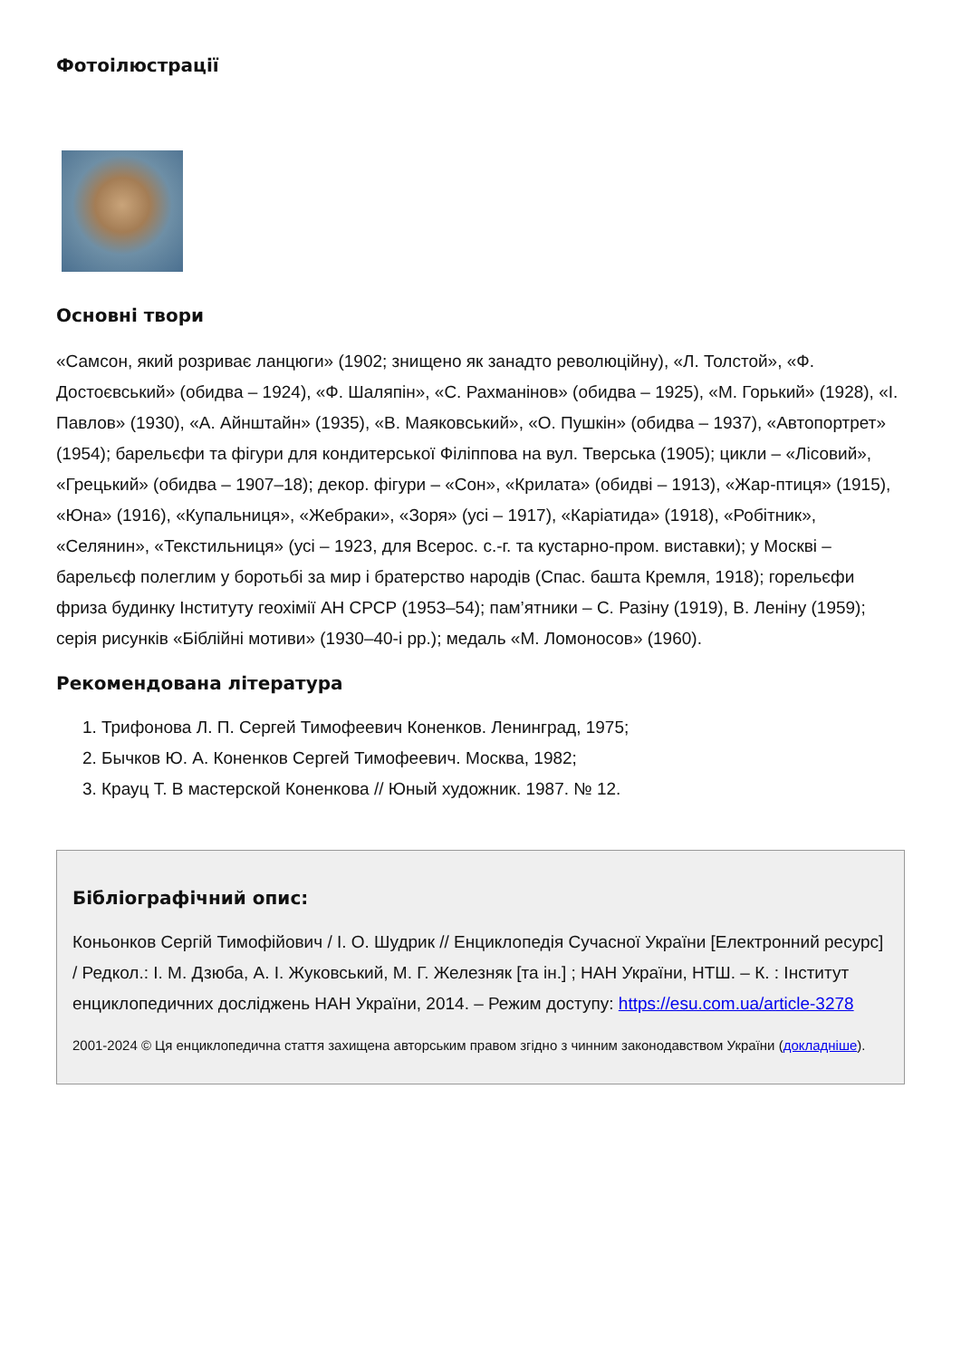Фотоілюстрації
Основні твори
«Самсон, який розриває ланцюги» (1902; знищено як занадто революційну), «Л. Толстой», «Ф. Достоєвський» (обидва – 1924), «Ф. Шаляпін», «С. Рахманінов» (обидва – 1925), «М. Горький» (1928), «І. Павлов» (1930), «А. Айнштайн» (1935), «В. Маяковський», «О. Пушкін» (обидва – 1937), «Автопортрет» (1954); барельєфи та фігури для кондитерської Філіппова на вул. Тверська (1905); цикли – «Лісовий», «Грецький» (обидва – 1907–18); декор. фігури – «Сон», «Крилата» (обидві – 1913), «Жар-птиця» (1915), «Юна» (1916), «Купальниця», «Жебраки», «Зоря» (усі – 1917), «Каріатида» (1918), «Робітник», «Селянин», «Текстильниця» (усі – 1923, для Всерос. с.-г. та кустарно-пром. виставки); у Москві – барельєф полеглим у боротьбі за мир і братерство народів (Спас. башта Кремля, 1918); горельєфи фриза будинку Інституту геохімії АН СРСР (1953–54); пам’ятники – С. Разіну (1919), В. Леніну (1959); серія рисунків «Біблійні мотиви» (1930–40-і рр.); медаль «М. Ломоносов» (1960).
Рекомендована література
1. Трифонова Л. П. Сергей Тимофеевич Коненков. Ленинград, 1975;
2. Бычков Ю. А. Коненков Сергей Тимофеевич. Москва, 1982;
3. Крауц Т. В мастерской Коненкова // Юный художник. 1987. № 12.
Бібліографічний опис:
Коньонков Сергій Тимофійович / І. О. Шудрик // Енциклопедія Сучасної України [Електронний ресурс] / Редкол.: І. М. Дзюба, А. І. Жуковський, М. Г. Железняк [та ін.] ; НАН України, НТШ. – К. : Інститут енциклопедичних досліджень НАН України, 2014. – Режим доступу: https://esu.com.ua/article-3278
2001-2024 © Ця енциклопедична стаття захищена авторським правом згідно з чинним законодавством України (докладніше).